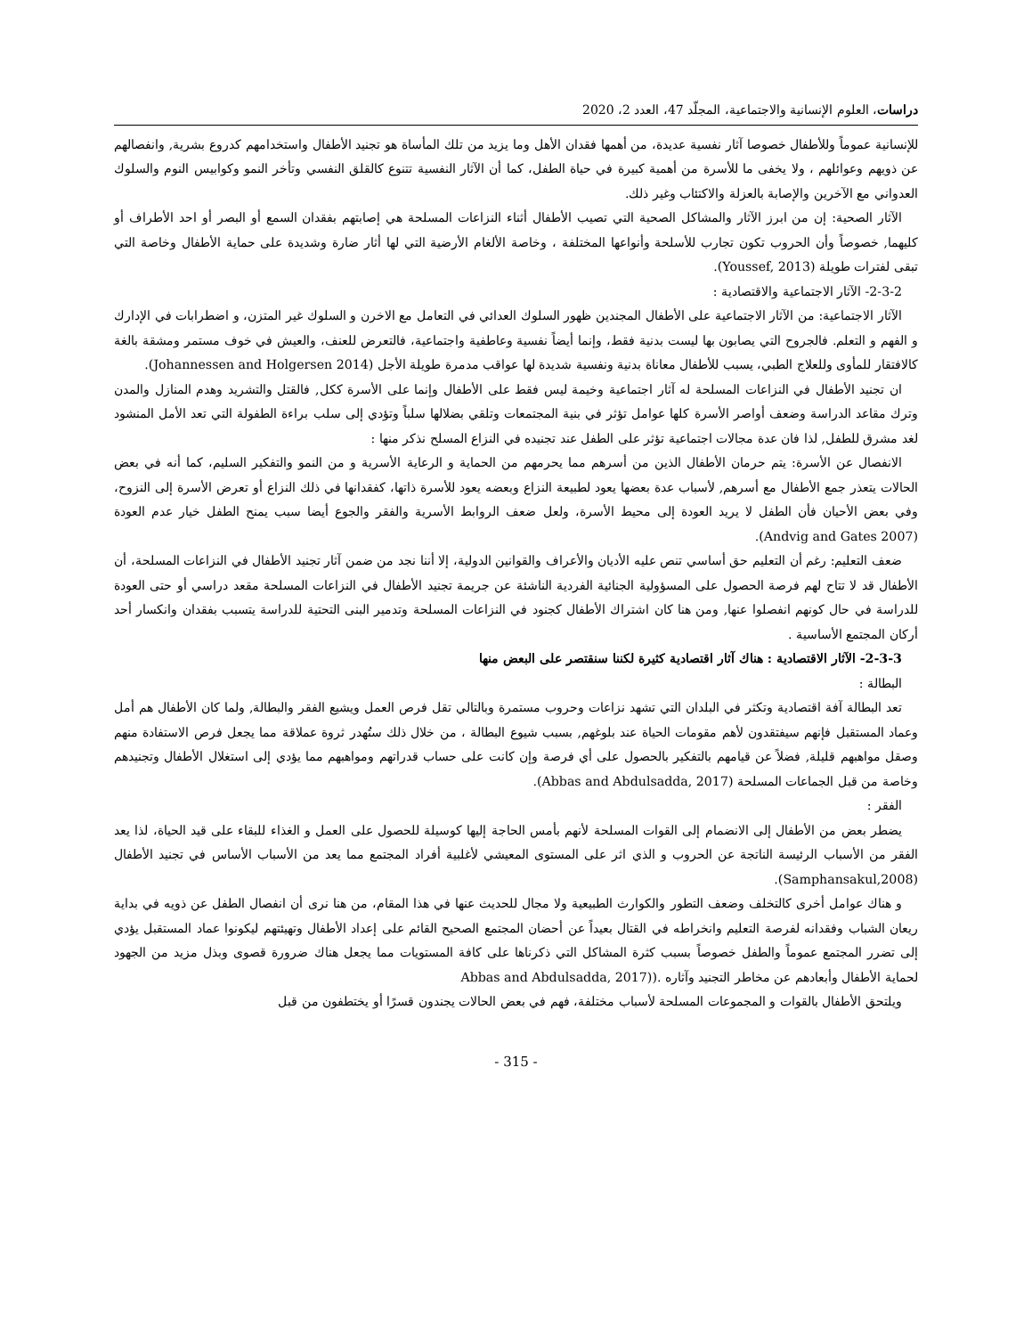دراسات، العلوم الإنسانية والاجتماعية، المجلّد 47، العدد 2، 2020
للإنسانية عموماً وللأطفال خصوصا آثار نفسية عديدة، من أهمها فقدان الأهل وما يزيد من تلك المأساة هو تجنيد الأطفال واستخدامهم كدروع بشرية, وانفصالهم عن ذويهم وعوائلهم ، ولا يخفى ما للأسرة من أهمية كبيرة في حياة الطفل، كما أن الآثار النفسية تتنوع كالقلق النفسي وتأخر النمو وكوابيس النوم والسلوك العدواني مع الآخرين والإصابة بالعزلة والاكتئاب وغير ذلك.
الآثار الصحية: إن من ابرز الآثار والمشاكل الصحية التي تصيب الأطفال أثناء النزاعات المسلحة هي إصابتهم بفقدان السمع أو البصر أو احد الأطراف أو كليهما, خصوصاً وأن الحروب تكون تجارب للأسلحة وأنواعها المختلفة ، وخاصة الألغام الأرضية التي لها أثار ضارة وشديدة على حماية الأطفال وخاصة التي تبقى لفترات طويلة (Youssef, 2013).
2-3-2- الآثار الاجتماعية والاقتصادية :
الآثار الاجتماعية: من الآثار الاجتماعية على الأطفال المجندين ظهور السلوك العدائي في التعامل مع الاخرن و السلوك غير المتزن، و اضطرابات في الإدارك و الفهم و التعلم. فالجروح التي يصابون بها ليست بدنية فقط، وإنما أيضاً نفسية وعاطفية واجتماعية، فالتعرض للعنف، والعيش في خوف مستمر ومشقة بالغة كالافتقار للمأوى وللعلاج الطبي، يسبب للأطفال معاناة بدنية ونفسية شديدة لها عواقب مدمرة طويلة الأجل (Johannessen and Holgersen 2014).
ان تجنيد الأطفال في النزاعات المسلحة له آثار اجتماعية وخيمة ليس فقط على الأطفال وإنما على الأسرة ككل, فالقتل والتشريد وهدم المنازل والمدن وترك مقاعد الدراسة وضعف أواصر الأسرة كلها عوامل تؤثر في بنية المجتمعات وتلقي بضلالها سلباً وتؤدي إلى سلب براءة الطفولة التي تعد الأمل المنشود لغد مشرق للطفل, لذا فان عدة مجالات اجتماعية تؤثر على الطفل عند تجنيده في النزاع المسلح نذكر منها :
الانفصال عن الأسرة: يتم حرمان الأطفال الذين من أسرهم مما يحرمهم من الحماية و الرعاية الأسرية و من النمو والتفكير السليم، كما أنه في بعض الحالات يتعذر جمع الأطفال مع أسرهم, لأسباب عدة بعضها يعود لطبيعة النزاع وبعضه يعود للأسرة ذاتها، كفقدانها في ذلك النزاع أو تعرض الأسرة إلى النزوح، وفي بعض الأحيان فأن الطفل لا يريد العودة إلى محيط الأسرة، ولعل ضعف الروابط الأسرية والفقر والجوع أيضا سبب يمنح الطفل خيار عدم العودة (Andvig and Gates 2007).
ضعف التعليم: رغم أن التعليم حق أساسي تنص عليه الأديان والأعراف والقوانين الدولية، إلا أننا نجد من ضمن آثار تجنيد الأطفال في النزاعات المسلحة، أن الأطفال قد لا تتاح لهم فرصة الحصول على المسؤولية الجنائية الفردية الناشئة عن جريمة تجنيد الأطفال في النزاعات المسلحة مقعد دراسي أو حتى العودة للدراسة في حال كونهم انفصلوا عنها, ومن هنا كان اشتراك الأطفال كجنود في النزاعات المسلحة وتدمير البنى التحتية للدراسة يتسبب بفقدان وانكسار أحد أركان المجتمع الأساسية .
2-3-3- الآثار الاقتصادية : هناك آثار اقتصادية كثيرة لكننا سنقتصر على البعض منها
البطالة :
تعد البطالة آفة اقتصادية وتكثر في البلدان التي تشهد نزاعات وحروب مستمرة وبالتالي تقل فرص العمل ويشيع الفقر والبطالة, ولما كان الأطفال هم أمل وعماد المستقبل فإنهم سيفتقدون لأهم مقومات الحياة عند بلوغهم, بسبب شيوع البطالة ، من خلال ذلك ستُهدر ثروة عملاقة مما يجعل فرص الاستفادة منهم وصقل مواهبهم قليلة, فضلاً عن قيامهم بالتفكير بالحصول على أي فرصة وإن كانت على حساب قدراتهم ومواهبهم مما يؤدي إلى استغلال الأطفال وتجنيدهم وخاصة من قبل الجماعات المسلحة (Abbas and Abdulsadda, 2017).
الفقر :
يضطر بعض من الأطفال إلى الانضمام إلى القوات المسلحة لأنهم بأمس الحاجة إليها كوسيلة للحصول على العمل و الغذاء للبقاء على قيد الحياة، لذا يعد الفقر من الأسباب الرئيسة الناتجة عن الحروب و الذي اثر على المستوى المعيشي لأغلبية أفراد المجتمع مما يعد من الأسباب الأساس في تجنيد الأطفال (Samphansakul,2008).
و هناك عوامل أخرى كالتخلف وضعف التطور والكوارث الطبيعية ولا مجال للحديث عنها في هذا المقام، من هنا نرى أن انفصال الطفل عن ذويه في بداية ريعان الشباب وفقدانه لفرصة التعليم وانخراطه في القتال بعيداً عن أحضان المجتمع الصحيح القائم على إعداد الأطفال وتهيئتهم ليكونوا عماد المستقبل يؤدي إلى تضرر المجتمع عموماً والطفل خصوصاً بسبب كثرة المشاكل التي ذكرناها على كافة المستويات مما يجعل هناك ضرورة قصوى وبذل مزيد من الجهود لحماية الأطفال وأبعادهم عن مخاطر التجنيد وآثاره .((Abbas and Abdulsadda, 2017
ويلتحق الأطفال بالقوات و المجموعات المسلحة لأسباب مختلفة، فهم في بعض الحالات يجندون قسرًا أو يختطفون من قبل
- 315 -